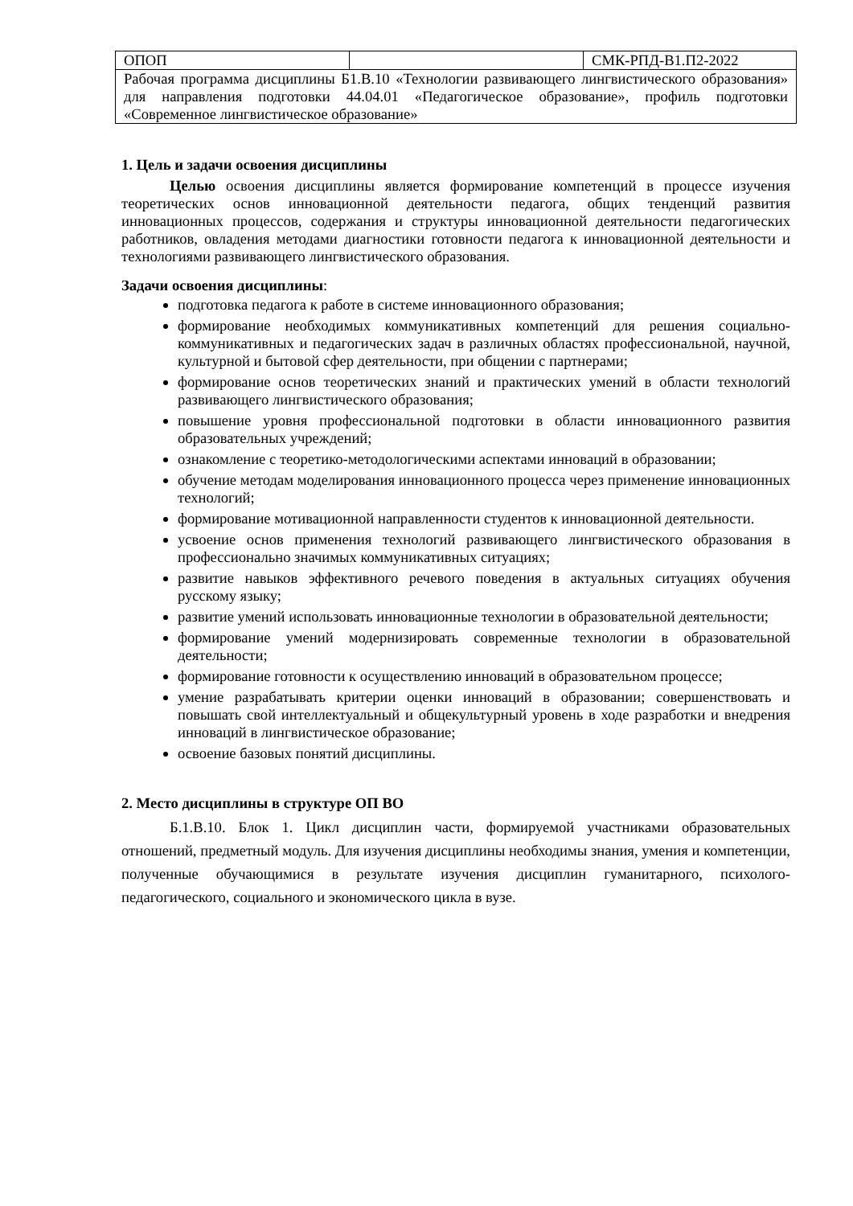| ОПОП | | СМК-РПД-В1.П2-2022 |
| Рабочая программа дисциплины Б1.В.10 «Технологии развивающего лингвистического образования» для направления подготовки 44.04.01 «Педагогическое образование», профиль подготовки «Современное лингвистическое образование» | | |
1. Цель и задачи освоения дисциплины
Целью освоения дисциплины является формирование компетенций в процессе изучения теоретических основ инновационной деятельности педагога, общих тенденций развития инновационных процессов, содержания и структуры инновационной деятельности педагогических работников, овладения методами диагностики готовности педагога к инновационной деятельности и технологиями развивающего лингвистического образования.
Задачи освоения дисциплины:
подготовка педагога к работе в системе инновационного образования;
формирование необходимых коммуникативных компетенций для решения социально-коммуникативных и педагогических задач в различных областях профессиональной, научной, культурной и бытовой сфер деятельности, при общении с партнерами;
формирование основ теоретических знаний и практических умений в области технологий развивающего лингвистического образования;
повышение уровня профессиональной подготовки в области инновационного развития образовательных учреждений;
ознакомление с теоретико-методологическими аспектами инноваций в образовании;
обучение методам моделирования инновационного процесса через применение инновационных технологий;
формирование мотивационной направленности студентов к инновационной деятельности.
усвоение основ применения технологий развивающего лингвистического образования в профессионально значимых коммуникативных ситуациях;
развитие навыков эффективного речевого поведения в актуальных ситуациях обучения русскому языку;
развитие умений использовать инновационные технологии в образовательной деятельности;
формирование умений модернизировать современные технологии в образовательной деятельности;
формирование готовности к осуществлению инноваций в образовательном процессе;
умение разрабатывать критерии оценки инноваций в образовании; совершенствовать и повышать свой интеллектуальный и общекультурный уровень в ходе разработки и внедрения инноваций в лингвистическое образование;
освоение базовых понятий дисциплины.
2. Место дисциплины в структуре ОП ВО
Б.1.В.10. Блок 1. Цикл дисциплин части, формируемой участниками образовательных отношений, предметный модуль. Для изучения дисциплины необходимы знания, умения и компетенции, полученные обучающимися в результате изучения дисциплин гуманитарного, психолого-педагогического, социального и экономического цикла в вузе.